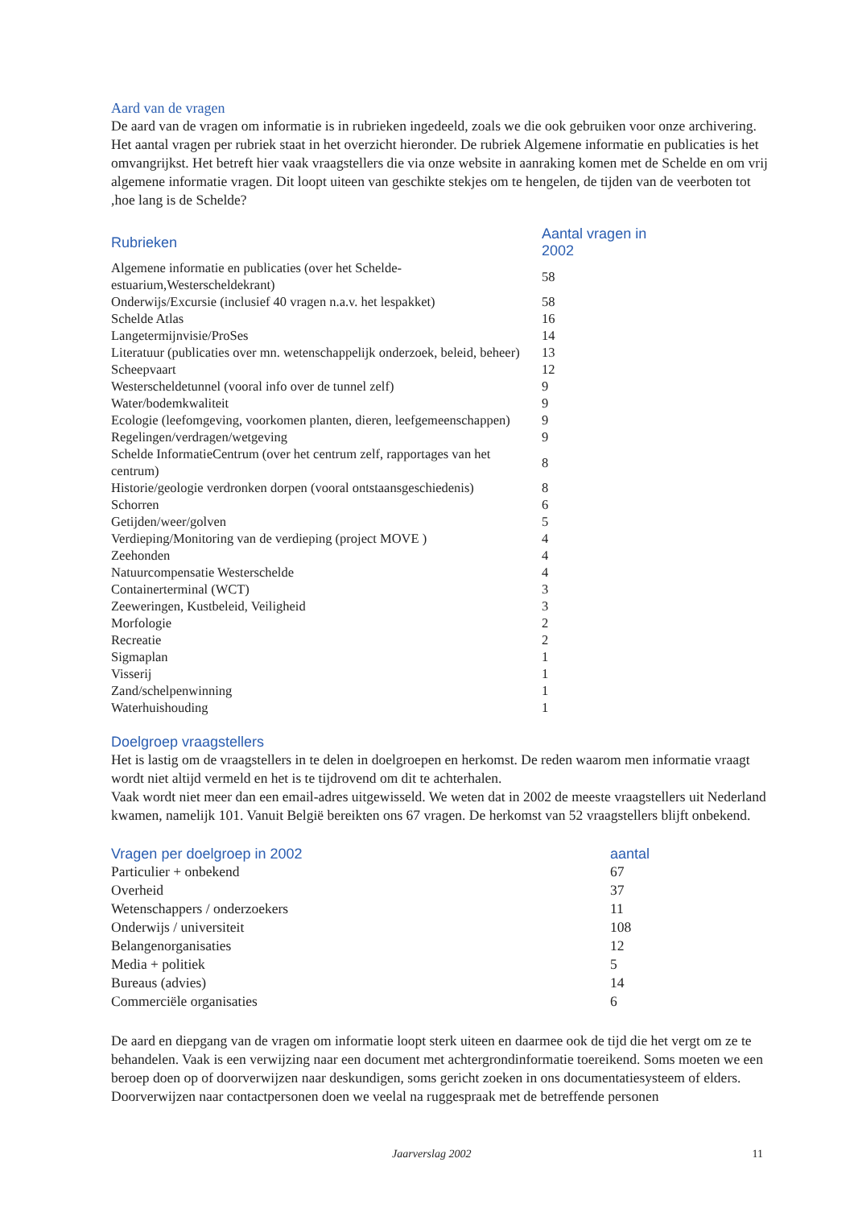Aard van de vragen
De aard van de vragen om informatie is in rubrieken ingedeeld, zoals we die ook gebruiken voor onze archivering. Het aantal vragen per rubriek staat in het overzicht hieronder. De rubriek Algemene informatie en publicaties is het omvangrijkst. Het betreft hier vaak vraagstellers die via onze website in aanraking komen met de Schelde en om vrij algemene informatie vragen. Dit loopt uiteen van geschikte stekjes om te hengelen, de tijden van de veerboten tot ,hoe lang is de Schelde?
| Rubrieken | Aantal vragen in 2002 |
| --- | --- |
| Algemene informatie en publicaties (over het Schelde-estuarium,Westerscheldekrant) | 58 |
| Onderwijs/Excursie (inclusief 40 vragen n.a.v. het lespakket) | 58 |
| Schelde Atlas | 16 |
| Langetermijnvisie/ProSes | 14 |
| Literatuur (publicaties over mn. wetenschappelijk onderzoek, beleid, beheer) | 13 |
| Scheepvaart | 12 |
| Westerscheldetunnel (vooral info over de tunnel zelf) | 9 |
| Water/bodemkwaliteit | 9 |
| Ecologie (leefomgeving, voorkomen planten, dieren, leefgemeenschappen) | 9 |
| Regelingen/verdragen/wetgeving | 9 |
| Schelde InformatieCentrum (over het centrum zelf, rapportages van het centrum) | 8 |
| Historie/geologie verdronken dorpen (vooral ontstaansgeschiedenis) | 8 |
| Schorren | 6 |
| Getijden/weer/golven | 5 |
| Verdieping/Monitoring van de verdieping (project MOVE ) | 4 |
| Zeehonden | 4 |
| Natuurcompensatie Westerschelde | 4 |
| Containerterminal (WCT) | 3 |
| Zeeweringen, Kustbeleid, Veiligheid | 3 |
| Morfologie | 2 |
| Recreatie | 2 |
| Sigmaplan | 1 |
| Visserij | 1 |
| Zand/schelpenwinning | 1 |
| Waterhuishouding | 1 |
Doelgroep vraagstellers
Het is lastig om de vraagstellers in te delen in doelgroepen en herkomst. De reden waarom men informatie vraagt wordt niet altijd vermeld en het is te tijdrovend om dit te achterhalen.
Vaak wordt niet meer dan een email-adres uitgewisseld. We weten dat in 2002 de meeste vraagstellers uit Nederland kwamen, namelijk 101. Vanuit België bereikten ons 67 vragen. De herkomst van 52 vraagstellers blijft onbekend.
| Vragen per doelgroep in 2002 | aantal |
| --- | --- |
| Particulier + onbekend | 67 |
| Overheid | 37 |
| Wetenschappers / onderzoekers | 11 |
| Onderwijs / universiteit | 108 |
| Belangenorganisaties | 12 |
| Media + politiek | 5 |
| Bureaus (advies) | 14 |
| Commerciële organisaties | 6 |
De aard en diepgang van de vragen om informatie loopt sterk uiteen en daarmee ook de tijd die het vergt om ze te behandelen. Vaak is een verwijzing naar een document met achtergrondinformatie toereikend. Soms moeten we een beroep doen op of doorverwijzen naar deskundigen, soms gericht zoeken in ons documentatiesysteem of elders. Doorverwijzen naar contactpersonen doen we veelal na ruggespraak met de betreffende personen
Jaarverslag 2002 11